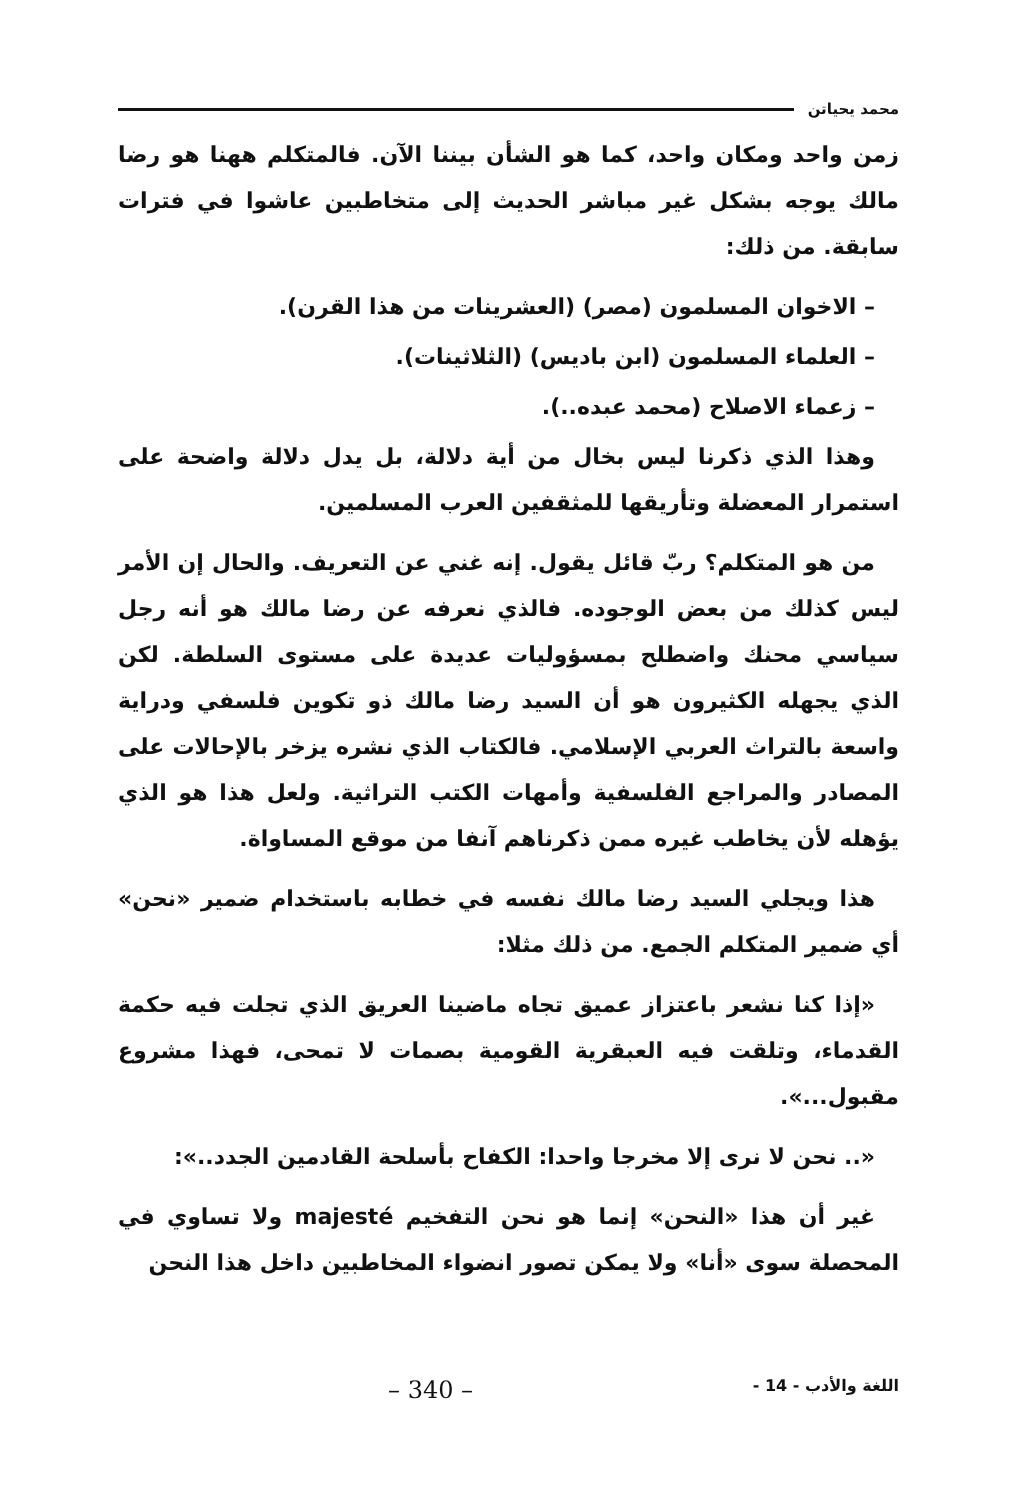محمد يحياتن
زمن واحد ومكان واحد، كما هو الشأن بيننا الآن. فالمتكلم ههنا هو رضا مالك يوجه بشكل غير مباشر الحديث إلى متخاطبين عاشوا في فترات سابقة. من ذلك:
– الاخوان المسلمون (مصر) (العشرينات من هذا القرن).
– العلماء المسلمون (ابن باديس) (الثلاثينات).
– زعماء الاصلاح (محمد عبده..).
وهذا الذي ذكرنا ليس بخال من أية دلالة، بل يدل دلالة واضحة على استمرار المعضلة وتأريقها للمثقفين العرب المسلمين.
من هو المتكلم؟ ربّ قائل يقول. إنه غني عن التعريف. والحال إن الأمر ليس كذلك من بعض الوجوده. فالذي نعرفه عن رضا مالك هو أنه رجل سياسي محنك واضطلح بمسؤوليات عديدة على مستوى السلطة. لكن الذي يجهله الكثيرون هو أن السيد رضا مالك ذو تكوين فلسفي ودراية واسعة بالتراث العربي الإسلامي. فالكتاب الذي نشره يزخر بالإحالات على المصادر والمراجع الفلسفية وأمهات الكتب التراثية. ولعل هذا هو الذي يؤهله لأن يخاطب غيره ممن ذكرناهم آنفا من موقع المساواة.
هذا ويجلي السيد رضا مالك نفسه في خطابه باستخدام ضمير «نحن» أي ضمير المتكلم الجمع. من ذلك مثلا:
«إذا كنا نشعر باعتزاز عميق تجاه ماضينا العريق الذي تجلت فيه حكمة القدماء، وتلقت فيه العبقرية القومية بصمات لا تمحى، فهذا مشروع مقبول...».
«.. نحن لا نرى إلا مخرجا واحدا: الكفاح بأسلحة القادمين الجدد..»:
غير أن هذا «النحن» إنما هو نحن التفخيم majesté ولا تساوي في المحصلة سوى «أنا» ولا يمكن تصور انضواء المخاطبين داخل هذا النحن
اللغة والأدب - 14 - – 340 –